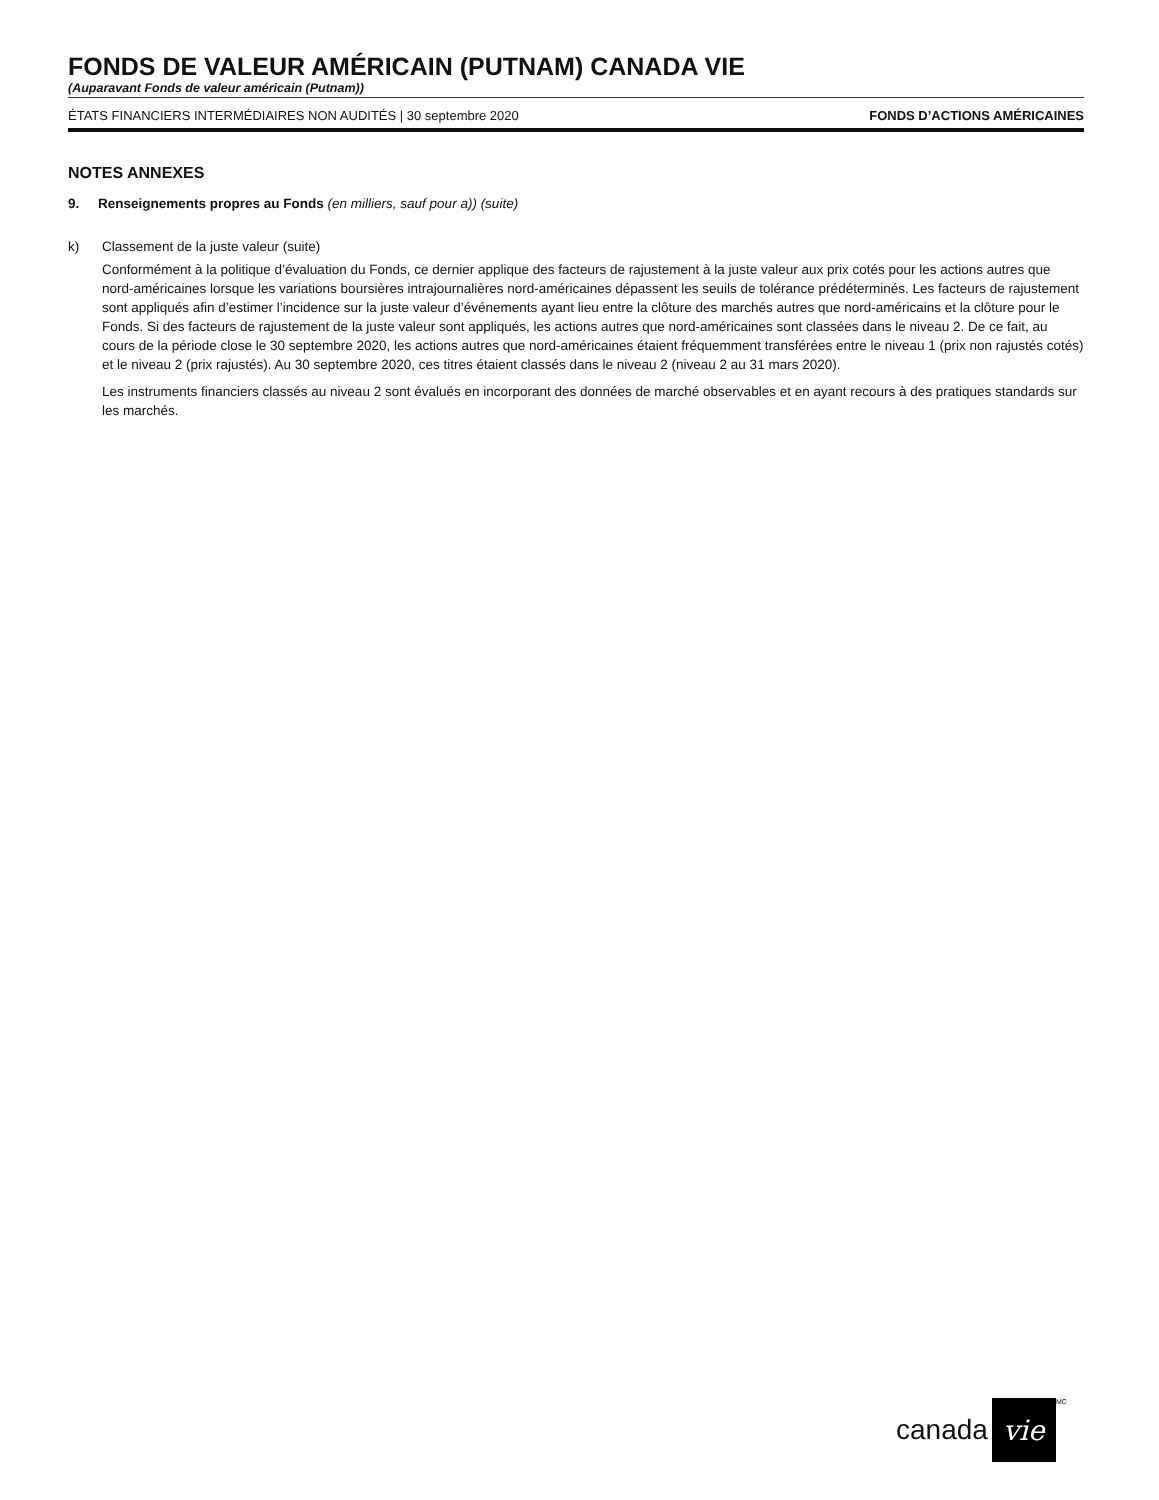FONDS DE VALEUR AMÉRICAIN (PUTNAM) CANADA VIE
(Auparavant Fonds de valeur américain (Putnam))
ÉTATS FINANCIERS INTERMÉDIAIRES NON AUDITÉS | 30 septembre 2020 FONDS D’ACTIONS AMÉRICAINES
NOTES ANNEXES
9. Renseignements propres au Fonds (en milliers, sauf pour a)) (suite)
k) Classement de la juste valeur (suite)
Conformément à la politique d’évaluation du Fonds, ce dernier applique des facteurs de rajustement à la juste valeur aux prix cotés pour les actions autres que nord-américaines lorsque les variations boursières intrajournalières nord-américaines dépassent les seuils de tolérance prédéterminés. Les facteurs de rajustement sont appliqués afin d’estimer l’incidence sur la juste valeur d’événements ayant lieu entre la clôture des marchés autres que nord-américains et la clôture pour le Fonds. Si des facteurs de rajustement de la juste valeur sont appliqués, les actions autres que nord-américaines sont classées dans le niveau 2. De ce fait, au cours de la période close le 30 septembre 2020, les actions autres que nord-américaines étaient fréquemment transférées entre le niveau 1 (prix non rajustés cotés) et le niveau 2 (prix rajustés). Au 30 septembre 2020, ces titres étaient classés dans le niveau 2 (niveau 2 au 31 mars 2020).
Les instruments financiers classés au niveau 2 sont évalués en incorporant des données de marché observables et en ayant recours à des pratiques standards sur les marchés.
canada vie<sup>MC</sup>